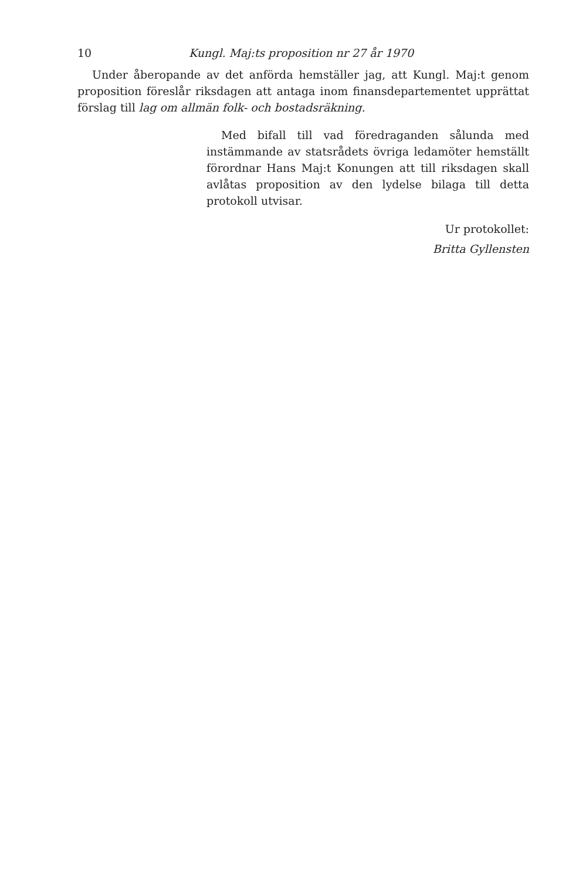10 Kungl. Maj:ts proposition nr 27 år 1970
Under åberopande av det anförda hemställer jag, att Kungl. Maj:t genom proposition föreslår riksdagen att antaga inom finansdepartementet upprättat förslag till lag om allmän folk- och bostadsräkning.
Med bifall till vad föredraganden sålunda med instämmande av statsrådets övriga ledamöter hemställt förordnar Hans Maj:t Konungen att till riksdagen skall avlåtas proposition av den lydelse bilaga till detta protokoll utvisar.
Ur protokollet:
Britta Gyllensten